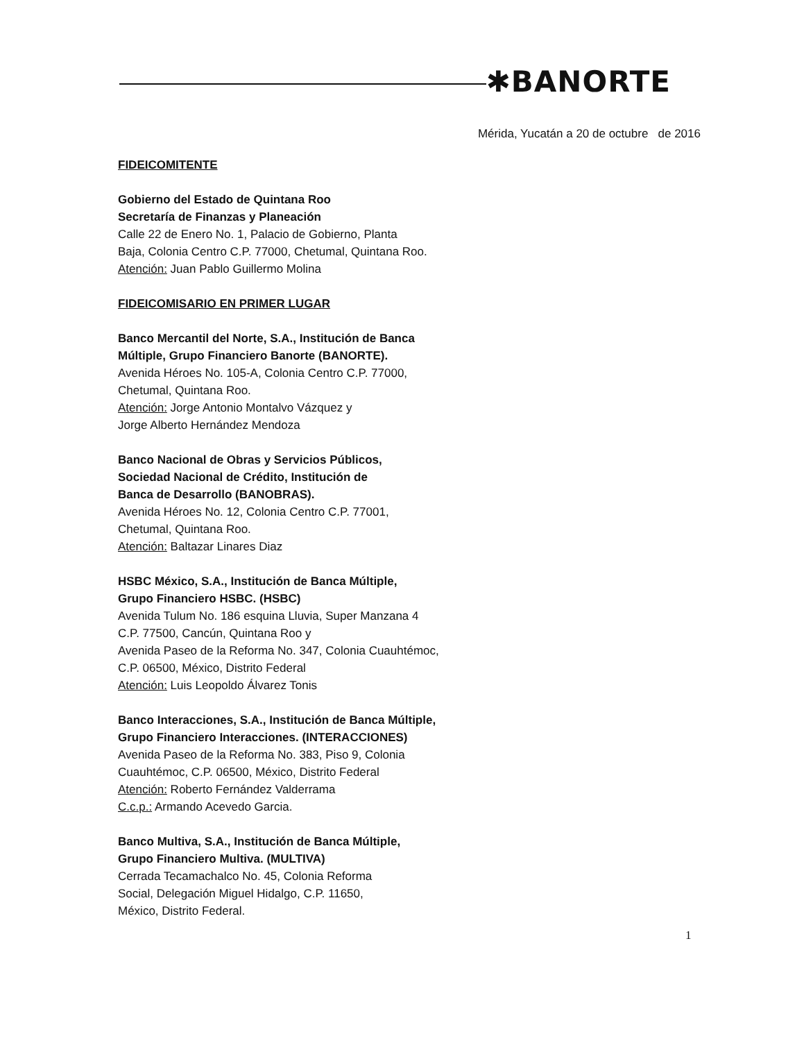✱BANORTE
Mérida, Yucatán a 20 de octubre de 2016
FIDEICOMITENTE
Gobierno del Estado de Quintana Roo
Secretaría de Finanzas y Planeación
Calle 22 de Enero No. 1, Palacio de Gobierno, Planta
Baja, Colonia Centro C.P. 77000, Chetumal, Quintana Roo.
Atención: Juan Pablo Guillermo Molina
FIDEICOMISARIO EN PRIMER LUGAR
Banco Mercantil del Norte, S.A., Institución de Banca
Múltiple, Grupo Financiero Banorte (BANORTE).
Avenida Héroes No. 105-A, Colonia Centro C.P. 77000,
Chetumal, Quintana Roo.
Atención: Jorge Antonio Montalvo Vázquez y
Jorge Alberto Hernández Mendoza
Banco Nacional de Obras y Servicios Públicos,
Sociedad Nacional de Crédito, Institución de
Banca de Desarrollo (BANOBRAS).
Avenida Héroes No. 12, Colonia Centro C.P. 77001,
Chetumal, Quintana Roo.
Atención: Baltazar Linares Diaz
HSBC México, S.A., Institución de Banca Múltiple,
Grupo Financiero HSBC. (HSBC)
Avenida Tulum No. 186 esquina Lluvia, Super Manzana 4
C.P. 77500, Cancún, Quintana Roo y
Avenida Paseo de la Reforma No. 347, Colonia Cuauhtémoc,
C.P. 06500, México, Distrito Federal
Atención: Luis Leopoldo Álvarez Tonis
Banco Interacciones, S.A., Institución de Banca Múltiple,
Grupo Financiero Interacciones. (INTERACCIONES)
Avenida Paseo de la Reforma No. 383, Piso 9, Colonia
Cuauhtémoc, C.P. 06500, México, Distrito Federal
Atención: Roberto Fernández Valderrama
C.c.p.: Armando Acevedo Garcia.
Banco Multiva, S.A., Institución de Banca Múltiple,
Grupo Financiero Multiva. (MULTIVA)
Cerrada Tecamachalco No. 45, Colonia Reforma
Social, Delegación Miguel Hidalgo, C.P. 11650,
México, Distrito Federal.
1